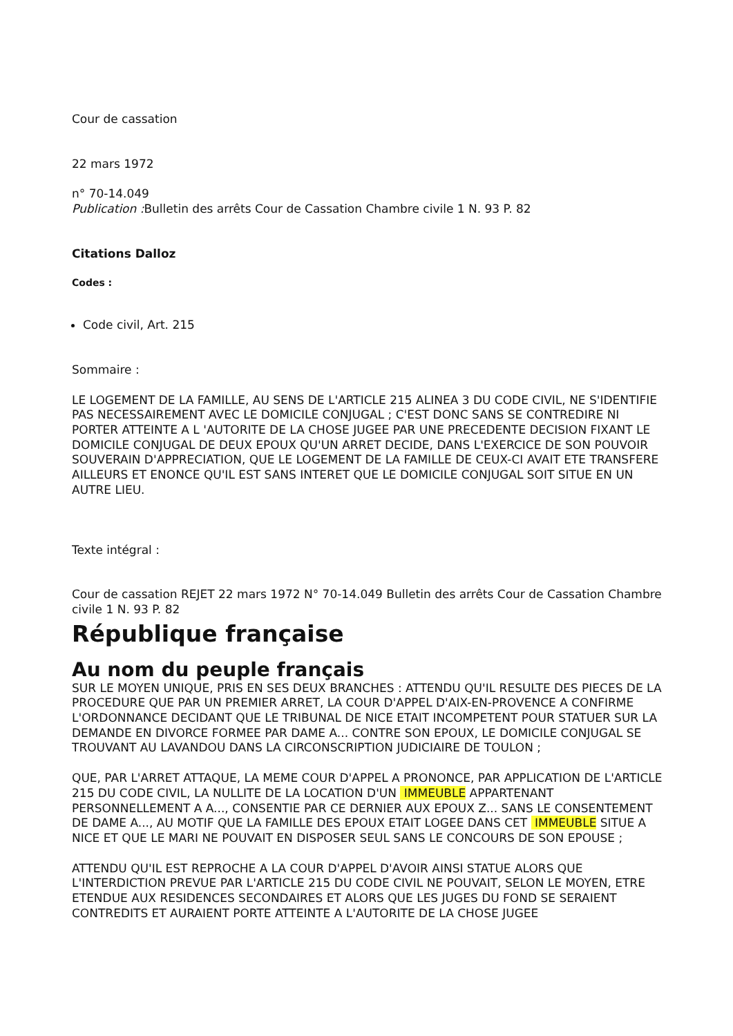Cour de cassation
22 mars 1972
n° 70-14.049
Publication : Bulletin des arrêts Cour de Cassation Chambre civile 1 N. 93 P. 82
Citations Dalloz
Codes :
Code civil, Art. 215
Sommaire :
LE LOGEMENT DE LA FAMILLE, AU SENS DE L'ARTICLE 215 ALINEA 3 DU CODE CIVIL, NE S'IDENTIFIE PAS NECESSAIREMENT AVEC LE DOMICILE CONJUGAL ; C'EST DONC SANS SE CONTREDIRE NI PORTER ATTEINTE A L 'AUTORITE DE LA CHOSE JUGEE PAR UNE PRECEDENTE DECISION FIXANT LE DOMICILE CONJUGAL DE DEUX EPOUX QU'UN ARRET DECIDE, DANS L'EXERCICE DE SON POUVOIR SOUVERAIN D'APPRECIATION, QUE LE LOGEMENT DE LA FAMILLE DE CEUX-CI AVAIT ETE TRANSFERE AILLEURS ET ENONCE QU'IL EST SANS INTERET QUE LE DOMICILE CONJUGAL SOIT SITUE EN UN AUTRE LIEU.
Texte intégral :
Cour de cassation REJET 22 mars 1972 N° 70-14.049 Bulletin des arrêts Cour de Cassation Chambre civile 1 N. 93 P. 82
République française
Au nom du peuple français
SUR LE MOYEN UNIQUE, PRIS EN SES DEUX BRANCHES : ATTENDU QU'IL RESULTE DES PIECES DE LA PROCEDURE QUE PAR UN PREMIER ARRET, LA COUR D'APPEL D'AIX-EN-PROVENCE A CONFIRME L'ORDONNANCE DECIDANT QUE LE TRIBUNAL DE NICE ETAIT INCOMPETENT POUR STATUER SUR LA DEMANDE EN DIVORCE FORMEE PAR DAME A... CONTRE SON EPOUX, LE DOMICILE CONJUGAL SE TROUVANT AU LAVANDOU DANS LA CIRCONSCRIPTION JUDICIAIRE DE TOULON ;
QUE, PAR L'ARRET ATTAQUE, LA MEME COUR D'APPEL A PRONONCE, PAR APPLICATION DE L'ARTICLE 215 DU CODE CIVIL, LA NULLITE DE LA LOCATION D'UN IMMEUBLE APPARTENANT PERSONNELLEMENT A A..., CONSENTIE PAR CE DERNIER AUX EPOUX Z... SANS LE CONSENTEMENT DE DAME A..., AU MOTIF QUE LA FAMILLE DES EPOUX ETAIT LOGEE DANS CET IMMEUBLE SITUE A NICE ET QUE LE MARI NE POUVAIT EN DISPOSER SEUL SANS LE CONCOURS DE SON EPOUSE ;
ATTENDU QU'IL EST REPROCHE A LA COUR D'APPEL D'AVOIR AINSI STATUE ALORS QUE L'INTERDICTION PREVUE PAR L'ARTICLE 215 DU CODE CIVIL NE POUVAIT, SELON LE MOYEN, ETRE ETENDUE AUX RESIDENCES SECONDAIRES ET ALORS QUE LES JUGES DU FOND SE SERAIENT CONTREDITS ET AURAIENT PORTE ATTEINTE A L'AUTORITE DE LA CHOSE JUGEE